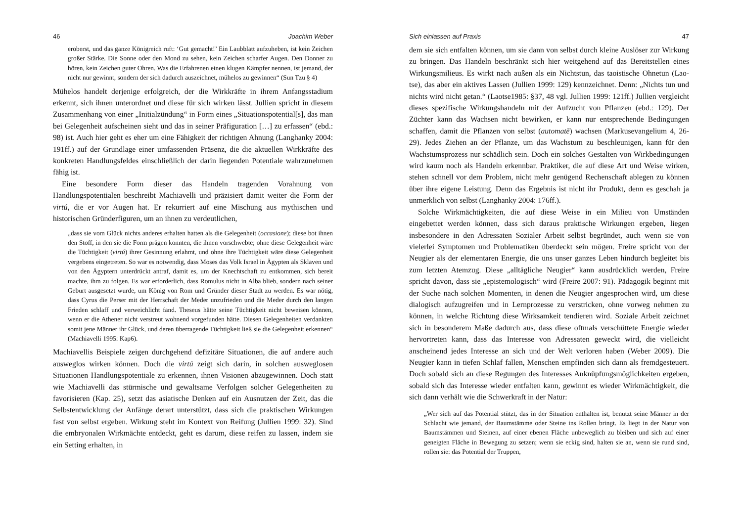46 Joachim Weber
eroberst, und das ganze Königreich ruft: ‘Gut gemacht!’ Ein Laubblatt aufzuheben, ist kein Zeichen großer Stärke. Die Sonne oder den Mond zu sehen, kein Zeichen scharfer Augen. Den Donner zu hören, kein Zeichen guter Ohren. Was die Erfahrenen einen klugen Kämpfer nennen, ist jemand, der nicht nur gewinnt, sondern der sich dadurch auszeichnet, mühelos zu gewinnen“ (Sun Tzu § 4)
Mühelos handelt derjenige erfolgreich, der die Wirkkräfte in ihrem Anfangsstadium erkennt, sich ihnen unterordnet und diese für sich wirken lässt. Jullien spricht in diesem Zusammenhang von einer „Initialzündung“ in Form eines „Situationspotential[s], das man bei Gelegenheit aufscheinen sieht und das in seiner Präfiguration […] zu erfassen“ (ebd.: 98) ist. Auch hier geht es eher um eine Fähigkeit der richtigen Ahnung (Langhanky 2004: 191ff.) auf der Grundlage einer umfassenden Präsenz, die die aktuellen Wirkkräfte des konkreten Handlungsfeldes einschließlich der darin liegenden Potentiale wahrzunehmen fähig ist.
Eine besondere Form dieser das Handeln tragenden Vorahnung von Handlungspotentialen beschreibt Machiavelli und präzisiert damit weiter die Form der virtú, die er vor Augen hat. Er rekurriert auf eine Mischung aus mythischen und historischen Gründerfiguren, um an ihnen zu verdeutlichen,
„dass sie vom Glück nichts anderes erhalten hatten als die Gelegenheit (occasione); diese bot ihnen den Stoff, in den sie die Form prägen konnten, die ihnen vorschwebte; ohne diese Gelegenheit wäre die Tüchtigkeit (virtú) ihrer Gesinnung erlahmt, und ohne ihre Tüchtigkeit wäre diese Gelegenheit vergebens eingetreten. So war es notwendig, dass Moses das Volk Israel in Ägypten als Sklaven und von den Ägyptern unterdrückt antraf, damit es, um der Knechtschaft zu entkommen, sich bereit machte, ihm zu folgen. Es war erforderlich, dass Romulus nicht in Alba blieb, sondern nach seiner Geburt ausgesetzt wurde, um König von Rom und Gründer dieser Stadt zu werden. Es war nötig, dass Cyrus die Perser mit der Herrschaft der Meder unzufrieden und die Meder durch den langen Frieden schlaff und verweichlicht fand. Theseus hätte seine Tüchtigkeit nicht beweisen können, wenn er die Athener nicht verstreut wohnend vorgefunden hätte. Diesen Gelegenheiten verdankten somit jene Männer ihr Glück, und deren überragende Tüchtigkeit ließ sie die Gelegenheit erkennen“ (Machiavelli 1995: Kap6).
Machiavellis Beispiele zeigen durchgehend defizitäre Situationen, die auf andere auch ausweglos wirken können. Doch die virtú zeigt sich darin, in solchen ausweglosen Situationen Handlungspotentiale zu erkennen, ihnen Visionen abzugewinnen. Doch statt wie Machiavelli das stürmische und gewaltsame Verfolgen solcher Gelegenheiten zu favorisieren (Kap. 25), setzt das asiatische Denken auf ein Ausnutzen der Zeit, das die Selbstentwicklung der Anfänge derart unterstützt, dass sich die praktischen Wirkungen fast von selbst ergeben. Wirkung steht im Kontext von Reifung (Jullien 1999: 32). Sind die embryonalen Wirkmächte entdeckt, geht es darum, diese reifen zu lassen, indem sie ein Setting erhalten, in
Sich einlassen auf Praxis 47
dem sie sich entfalten können, um sie dann von selbst durch kleine Auslöser zur Wirkung zu bringen. Das Handeln beschränkt sich hier weitgehend auf das Bereitstellen eines Wirkungsmilieus. Es wirkt nach außen als ein Nichtstun, das taoistische Ohnetun (Lao-tse), das aber ein aktives Lassen (Jullien 1999: 129) kennzeichnet. Denn: „Nichts tun und nichts wird nicht getan.“ (Laotse1985: §37, 48 vgl. Jullien 1999: 121ff.) Jullien vergleicht dieses spezifische Wirkungshandeln mit der Aufzucht von Pflanzen (ebd.: 129). Der Züchter kann das Wachsen nicht bewirken, er kann nur entsprechende Bedingungen schaffen, damit die Pflanzen von selbst (automatē) wachsen (Markusevangelium 4, 26-29). Jedes Ziehen an der Pflanze, um das Wachstum zu beschleunigen, kann für den Wachstumsprozess nur schädlich sein. Doch ein solches Gestalten von Wirkbedingungen wird kaum noch als Handeln erkennbar. Praktiker, die auf diese Art und Weise wirken, stehen schnell vor dem Problem, nicht mehr genügend Rechenschaft ablegen zu können über ihre eigene Leistung. Denn das Ergebnis ist nicht ihr Produkt, denn es geschah ja unmerklich von selbst (Langhanky 2004: 176ff.).
Solche Wirkmächtigkeiten, die auf diese Weise in ein Milieu von Umständen eingebettet werden können, dass sich daraus praktische Wirkungen ergeben, liegen insbesondere in den Adressaten Sozialer Arbeit selbst begründet, auch wenn sie von vielerlei Symptomen und Problematiken überdeckt sein mögen. Freire spricht von der Neugier als der elementaren Energie, die uns unser ganzes Leben hindurch begleitet bis zum letzten Atemzug. Diese „alltägliche Neugier“ kann ausdrücklich werden, Freire spricht davon, dass sie „epistemologisch“ wird (Freire 2007: 91). Pädagogik beginnt mit der Suche nach solchen Momenten, in denen die Neugier angesprochen wird, um diese dialogisch aufzugreifen und in Lernprozesse zu verstricken, ohne vorweg nehmen zu können, in welche Richtung diese Wirksamkeit tendieren wird. Soziale Arbeit zeichnet sich in besonderem Maße dadurch aus, dass diese oftmals verschüttete Energie wieder hervortreten kann, dass das Interesse von Adressaten geweckt wird, die vielleicht anscheinend jedes Interesse an sich und der Welt verloren haben (Weber 2009). Die Neugier kann in tiefen Schlaf fallen, Menschen empfinden sich dann als fremdgesteuert. Doch sobald sich an diese Regungen des Interesses Anknüpfungsmöglichkeiten ergeben, sobald sich das Interesse wieder entfalten kann, gewinnt es wieder Wirkmächtigkeit, die sich dann verhält wie die Schwerkraft in der Natur:
„Wer sich auf das Potential stützt, das in der Situation enthalten ist, benutzt seine Männer in der Schlacht wie jemand, der Baumstämme oder Steine ins Rollen bringt. Es liegt in der Natur von Baumstämmen und Steinen, auf einer ebenen Fläche unbeweglich zu bleiben und sich auf einer geneigten Fläche in Bewegung zu setzen; wenn sie eckig sind, halten sie an, wenn sie rund sind, rollen sie: das Potential der Truppen,